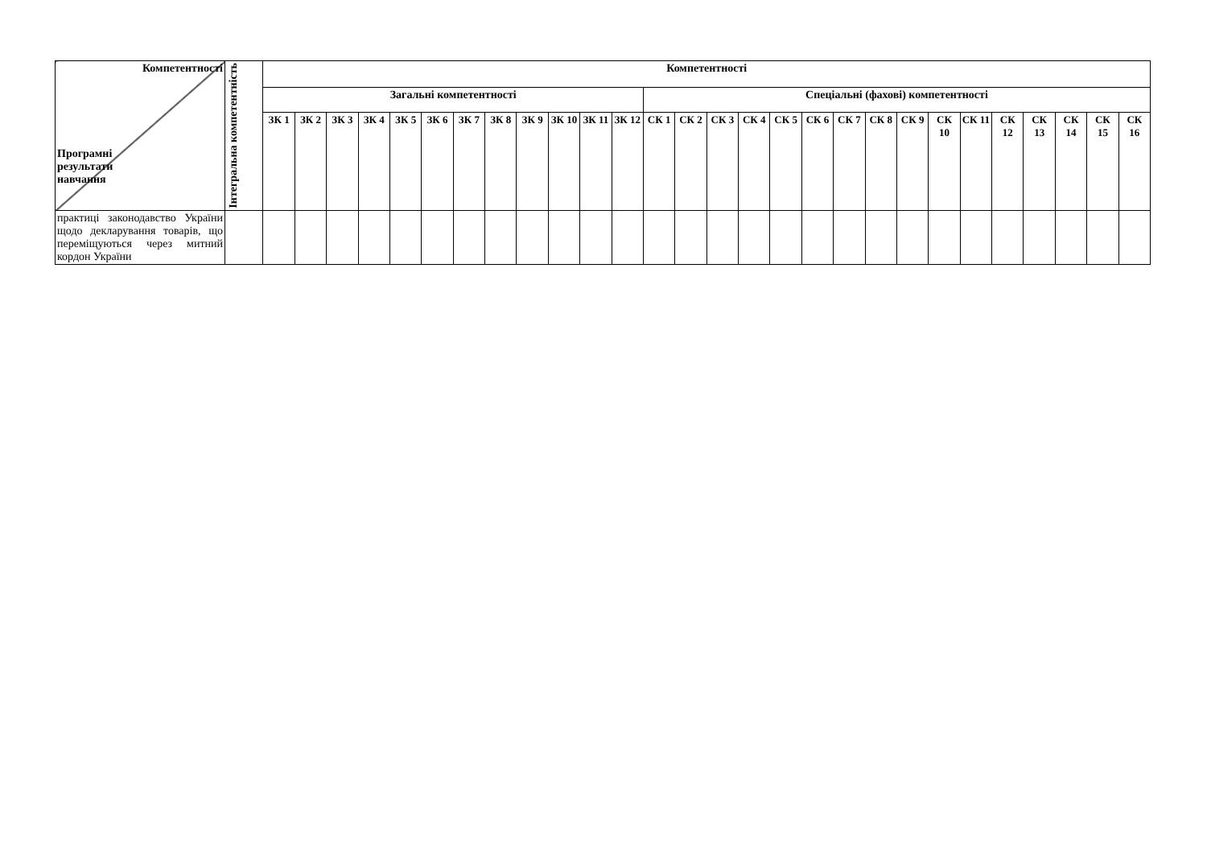| Компетентності Програмні результати навчання | Інтегральна компетентність | Компетентності | | | | | | | | | | | | | | | | | | | | | | | | | | | |
| --- | --- | --- | --- | --- | --- | --- | --- | --- | --- | --- | --- | --- | --- | --- | --- | --- | --- | --- | --- | --- | --- | --- | --- | --- | --- | --- | --- | --- | --- |
| | | Загальні компетентності | | | | | | | | | | | | Спеціальні (фахові) компетентності | | | | | | | | | | | | | | | |
| | | ЗК 1 | ЗК 2 | ЗК 3 | ЗК 4 | ЗК 5 | ЗК 6 | ЗК 7 | ЗК 8 | ЗК 9 | ЗК 10 | ЗК 11 | ЗК 12 | СК 1 | СК 2 | СК 3 | СК 4 | СК 5 | СК 6 | СК 7 | СК 8 | СК 9 | СК 10 | СК 11 | СК 12 | СК 13 | СК 14 | СК 15 | СК 16 |
| практиці законодавство України щодо декларування товарів, що переміщуються через митний кордон України | | | | | | | | | | | | | | | | | | | | | | | | | | | | | |